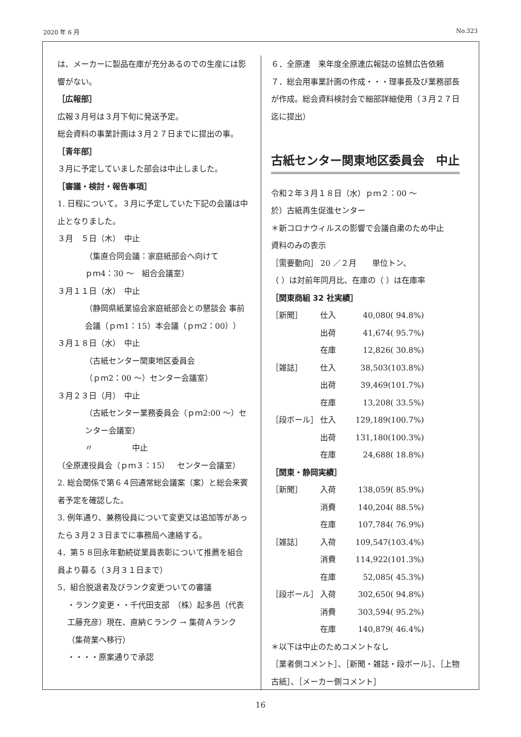2020 年 6 月 No.323
は、メーカーに製品在庫が充分あるのでの生産には影響がない。
［広報部］
広報３月号は３月下旬に発送予定。
総会資料の事業計画は３月２７日までに提出の事。
［青年部］
３月に予定していました部会は中止しました。
［審議・検討・報告事項］
1. 日程について。３月に予定していた下記の会議は中止となりました。
３月　５日（木）　中止
（集直合同会議：家庭紙部会へ向けて
ｐｍ4：30 ～　組合会議室）
３月１１日（水）　中止
（静岡県紙業協会家庭紙部会との懇談会 事前会議（ｐｍ1：15）本会議（ｐｍ2：00））
３月１８日（水）　中止
（古紙センター関東地区委員会
（ｐｍ2：00 ～）センター会議室）
３月２３日（月）　中止
（古紙センター業務委員会（ｐｍ2:00 ～）センター会議室）
〃　　　　　中止
（全原連役員会（ｐｍ３：15）　センター会議室）
2. 総会関係で第６４回通常総会議案（案）と総会来賓者予定を確認した。
3. 例年通り、兼務役員について変更又は追加等があったら３月２３日までに事務局へ連絡する。
4．第５８回永年勤続従業員表彰について推薦を組合員より募る（３月３１日まで）
5．組合脱退者及びランク変更ついての審議
・ランク変更・・千代田支部　（株）起多邑（代表　工藤充彦）現在、直納Ｃランク → 集荷Ａランク（集荷業へ移行）
・・・・原案通りで承認
６．全原連　来年度全原連広報誌の協賛広告依頼
７．総会用事業計画の作成・・・理事長及び業務部長が作成。総会資料検討会で細部詳細使用（３月２７日迄に提出）
古紙センター関東地区委員会　中止
令和２年３月１８日（水）ｐｍ２：00 ～
於）古紙再生促進センター
＊新コロナウィルスの影響で会議自粛のため中止
資料のみの表示
［需要動向］ 20 ／２月　　単位トン、
（ ）は対前年同月比、在庫の（ ）は在庫率
［関東商組 32 社実績］
| ［新聞］ | 仕入 | 40,080( 94.8%) |
| | 出荷 | 41,674( 95.7%) |
| | 在庫 | 12,826( 30.8%) |
| ［雑誌］ | 仕入 | 38,503(103.8%) |
| | 出荷 | 39,469(101.7%) |
| | 在庫 | 13,208( 33.5%) |
| ［段ボール］ | 仕入 | 129,189(100.7%) |
| | 出荷 | 131,180(100.3%) |
| | 在庫 | 24,688( 18.8%) |
［関東・静岡実績］
| ［新聞］ | 入荷 | 138,059( 85.9%) |
| | 消費 | 140,204( 88.5%) |
| | 在庫 | 107,784( 76.9%) |
| ［雑誌］ | 入荷 | 109,547(103.4%) |
| | 消費 | 114,922(101.3%) |
| | 在庫 | 52,085( 45.3%) |
| ［段ボール］ | 入荷 | 302,650( 94.8%) |
| | 消費 | 303,594( 95.2%) |
| | 在庫 | 140,879( 46.4%) |
＊以下は中止のためコメントなし
［業者側コメント］、［新聞・雑誌・段ボール］、［上物古紙］、［メーカー側コメント］
16